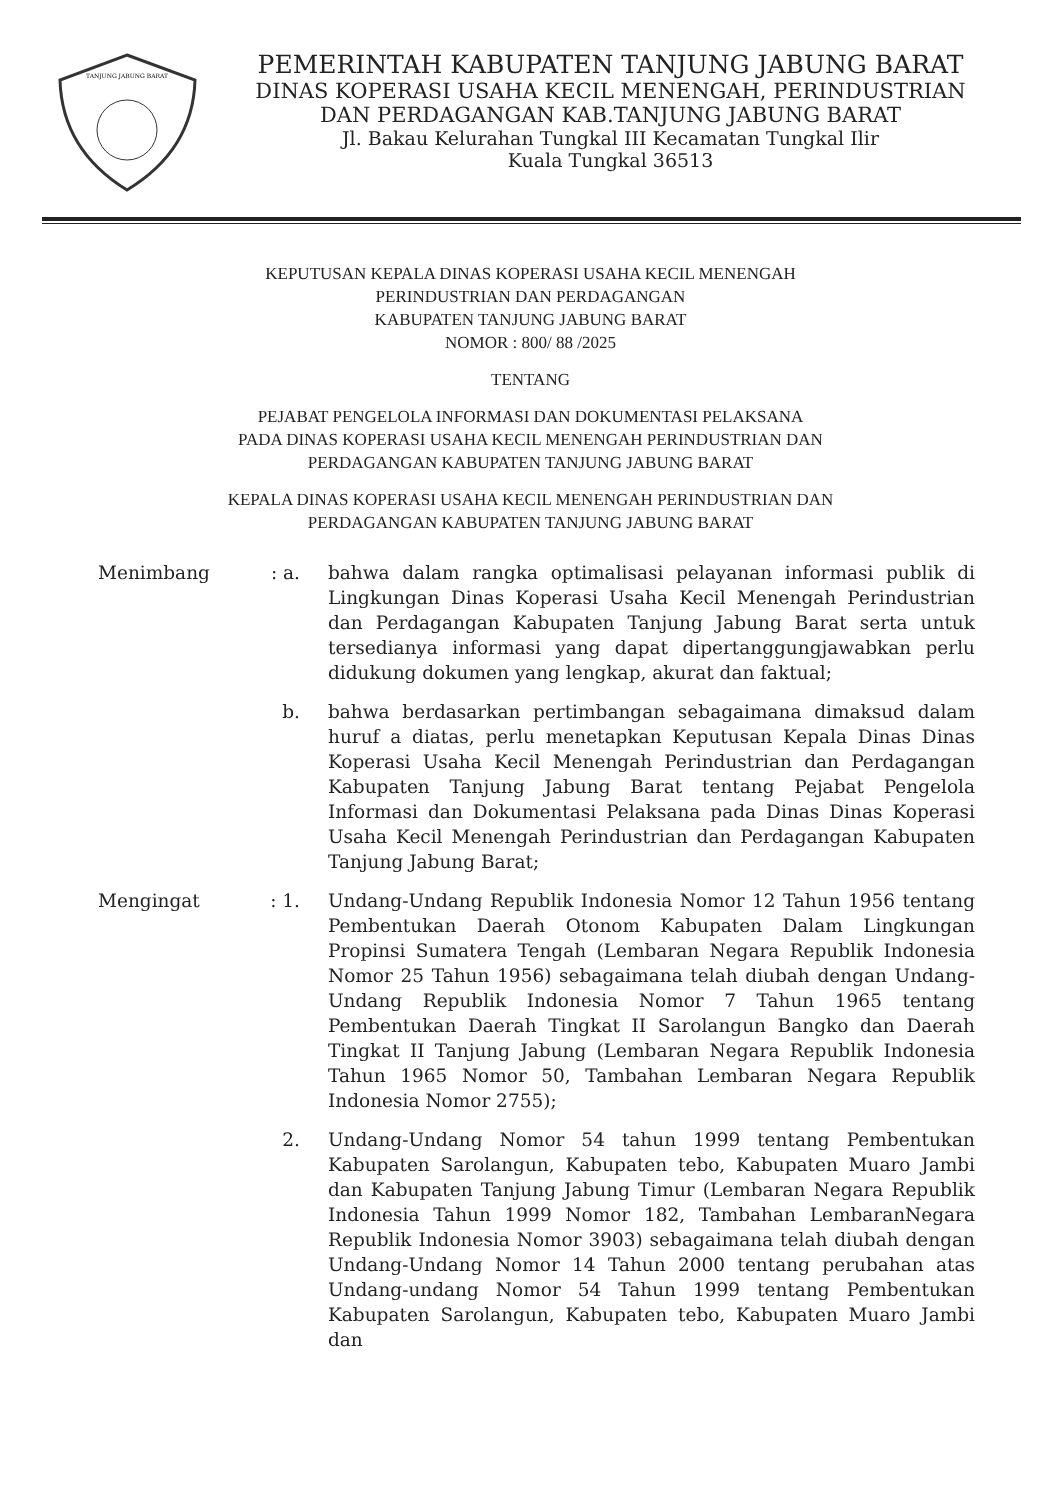TANJUNG JABUNG BARAT
PEMERINTAH KABUPATEN TANJUNG JABUNG BARAT
DINAS KOPERASI USAHA KECIL MENENGAH, PERINDUSTRIAN
DAN PERDAGANGAN KAB.TANJUNG JABUNG BARAT
Jl. Bakau Kelurahan Tungkal III Kecamatan Tungkal Ilir
Kuala Tungkal 36513
KEPUTUSAN KEPALA DINAS KOPERASI USAHA KECIL MENENGAH
PERINDUSTRIAN DAN PERDAGANGAN
KABUPATEN TANJUNG JABUNG BARAT
NOMOR : 800/ 88 /2025
TENTANG
PEJABAT PENGELOLA INFORMASI DAN DOKUMENTASI PELAKSANA
PADA DINAS KOPERASI USAHA KECIL MENENGAH PERINDUSTRIAN DAN
PERDAGANGAN KABUPATEN TANJUNG JABUNG BARAT
KEPALA DINAS KOPERASI USAHA KECIL MENENGAH PERINDUSTRIAN DAN
PERDAGANGAN KABUPATEN TANJUNG JABUNG BARAT
Menimbang : a. bahwa dalam rangka optimalisasi pelayanan informasi publik di Lingkungan Dinas Koperasi Usaha Kecil Menengah Perindustrian dan Perdagangan Kabupaten Tanjung Jabung Barat serta untuk tersedianya informasi yang dapat dipertanggungjawabkan perlu didukung dokumen yang lengkap, akurat dan faktual;
b. bahwa berdasarkan pertimbangan sebagaimana dimaksud dalam huruf a diatas, perlu menetapkan Keputusan Kepala Dinas Dinas Koperasi Usaha Kecil Menengah Perindustrian dan Perdagangan Kabupaten Tanjung Jabung Barat tentang Pejabat Pengelola Informasi dan Dokumentasi Pelaksana pada Dinas Dinas Koperasi Usaha Kecil Menengah Perindustrian dan Perdagangan Kabupaten Tanjung Jabung Barat;
Mengingat : 1. Undang-Undang Republik Indonesia Nomor 12 Tahun 1956 tentang Pembentukan Daerah Otonom Kabupaten Dalam Lingkungan Propinsi Sumatera Tengah (Lembaran Negara Republik Indonesia Nomor 25 Tahun 1956) sebagaimana telah diubah dengan Undang-Undang Republik Indonesia Nomor 7 Tahun 1965 tentang Pembentukan Daerah Tingkat II Sarolangun Bangko dan Daerah Tingkat II Tanjung Jabung (Lembaran Negara Republik Indonesia Tahun 1965 Nomor 50, Tambahan Lembaran Negara Republik Indonesia Nomor 2755);
2. Undang-Undang Nomor 54 tahun 1999 tentang Pembentukan Kabupaten Sarolangun, Kabupaten tebo, Kabupaten Muaro Jambi dan Kabupaten Tanjung Jabung Timur (Lembaran Negara Republik Indonesia Tahun 1999 Nomor 182, Tambahan LembaranNegara Republik Indonesia Nomor 3903) sebagaimana telah diubah dengan Undang-Undang Nomor 14 Tahun 2000 tentang perubahan atas Undang-undang Nomor 54 Tahun 1999 tentang Pembentukan Kabupaten Sarolangun, Kabupaten tebo, Kabupaten Muaro Jambi dan